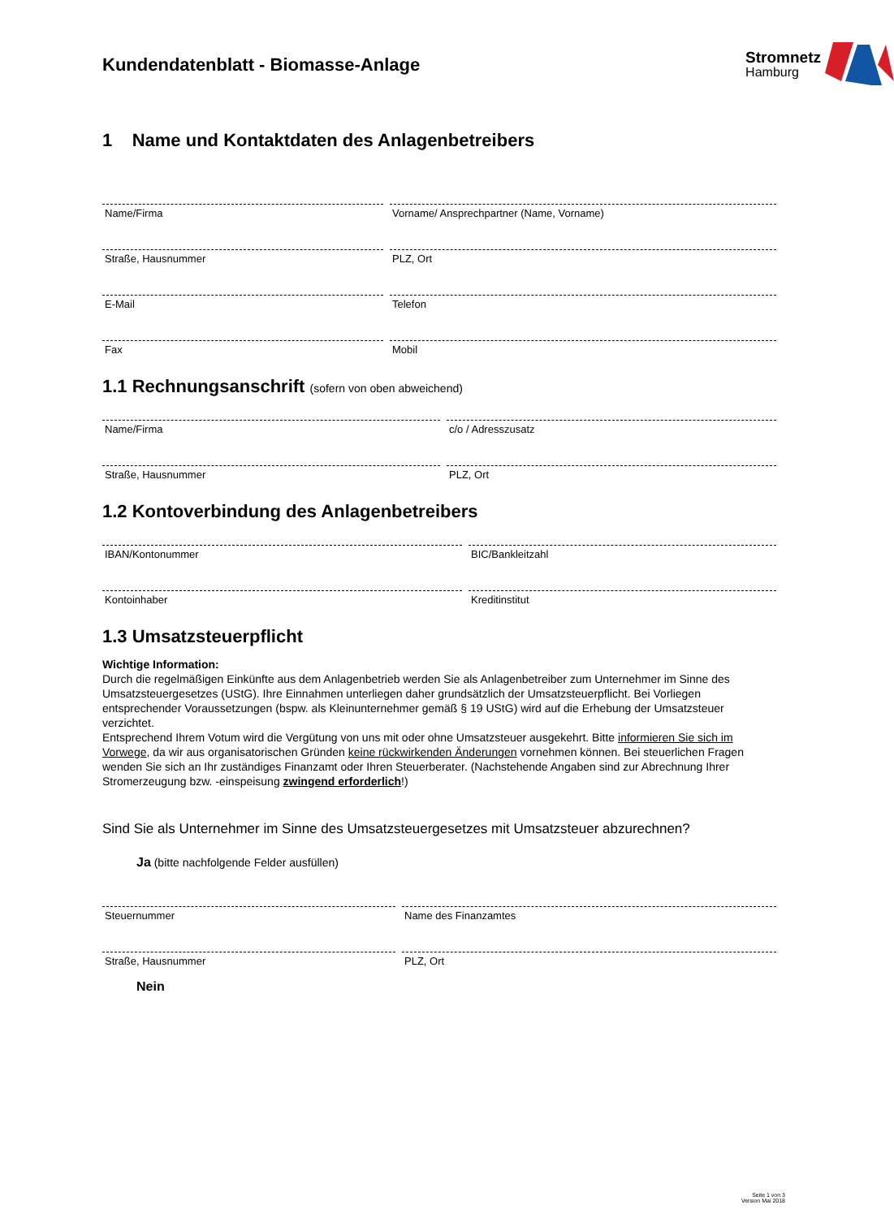Kundendatenblatt - Biomasse-Anlage
Stromnetz
Hamburg
1 Name und Kontaktdaten des Anlagenbetreibers
Name/Firma Vorname/ Ansprechpartner (Name, Vorname)
Straße, Hausnummer PLZ, Ort
E-Mail Telefon
Fax Mobil
1.1 Rechnungsanschrift (sofern von oben abweichend)
Name/Firma c/o / Adresszusatz
Straße, Hausnummer PLZ, Ort
1.2 Kontoverbindung des Anlagenbetreibers
IBAN/Kontonummer BIC/Bankleitzahl
Kontoinhaber Kreditinstitut
1.3 Umsatzsteuerpflicht
Wichtige Information:
Durch die regelmäßigen Einkünfte aus dem Anlagenbetrieb werden Sie als Anlagenbetreiber zum Unternehmer im Sinne des Umsatzsteuergesetzes (UStG). Ihre Einnahmen unterliegen daher grundsätzlich der Umsatzsteuerpflicht. Bei Vorliegen entsprechender Voraussetzungen (bspw. als Kleinunternehmer gemäß § 19 UStG) wird auf die Erhebung der Umsatzsteuer verzichtet.
Entsprechend Ihrem Votum wird die Vergütung von uns mit oder ohne Umsatzsteuer ausgekehrt. Bitte informieren Sie sich im Vorwege, da wir aus organisatorischen Gründen keine rückwirkenden Änderungen vornehmen können. Bei steuerlichen Fragen wenden Sie sich an Ihr zuständiges Finanzamt oder Ihren Steuerberater. (Nachstehende Angaben sind zur Abrechnung Ihrer Stromerzeugung bzw. -einspeisung zwingend erforderlich!)
Sind Sie als Unternehmer im Sinne des Umsatzsteuergesetzes mit Umsatzsteuer abzurechnen?
Ja (bitte nachfolgende Felder ausfüllen)
Steuernummer Name des Finanzamtes
Straße, Hausnummer PLZ, Ort
Nein
Seite 1 von 3
Version Mai 2018